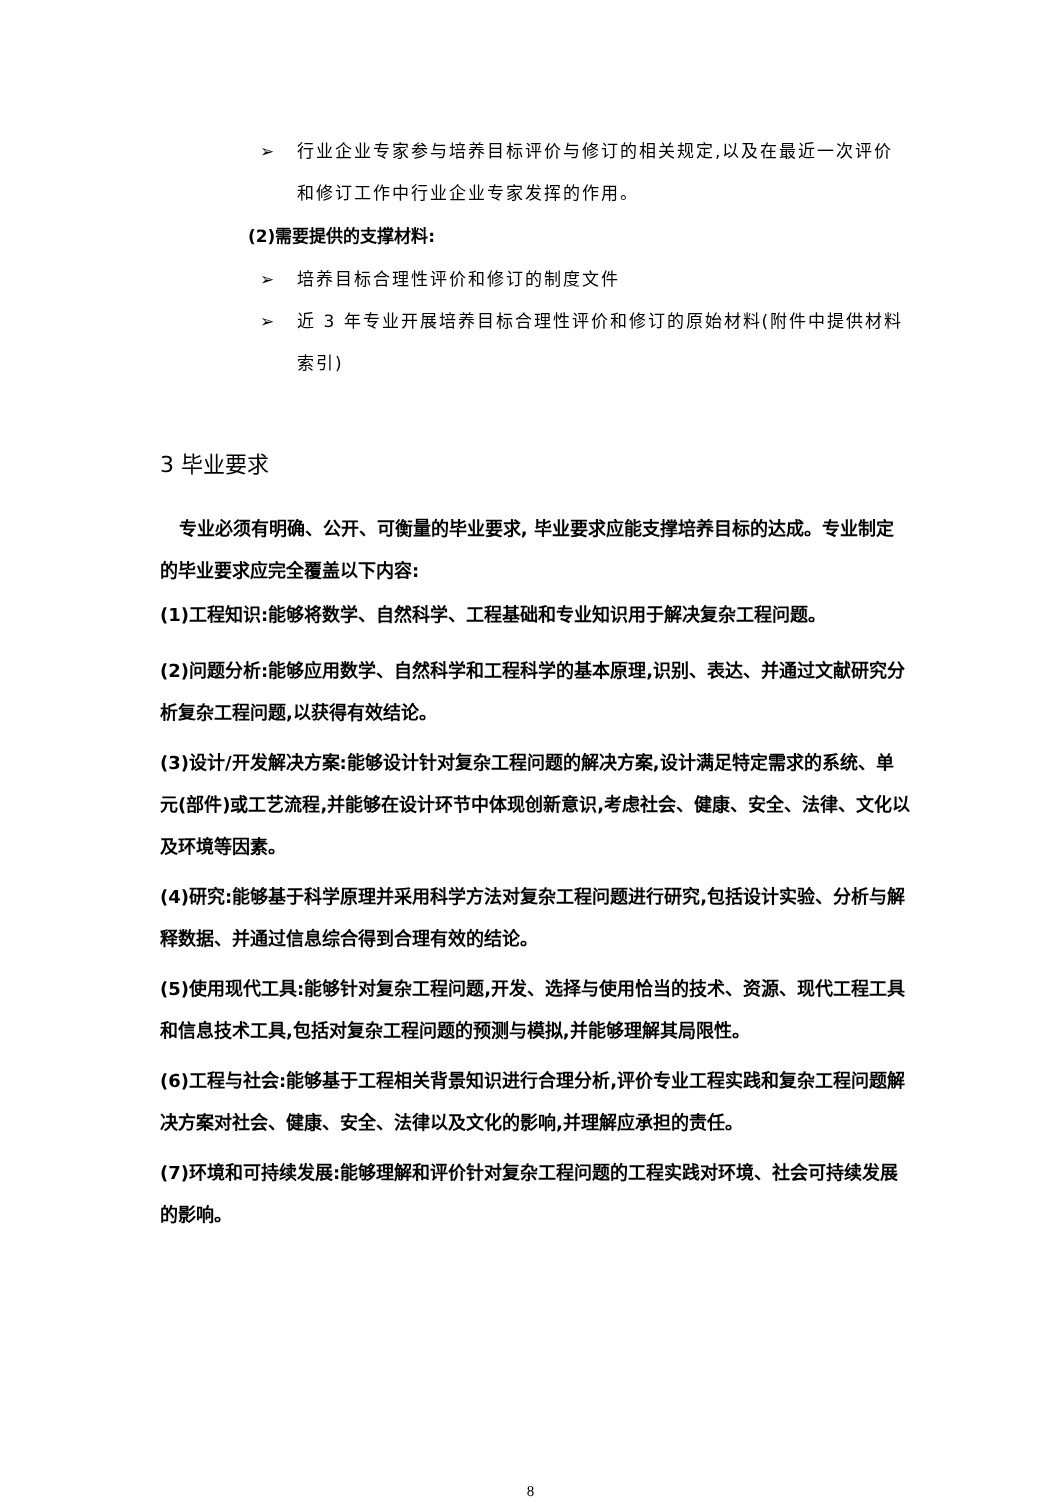➢ 行业企业专家参与培养目标评价与修订的相关规定,以及在最近一次评价和修订工作中行业企业专家发挥的作用。
(2)需要提供的支撑材料:
➢ 培养目标合理性评价和修订的制度文件
➢ 近 3 年专业开展培养目标合理性评价和修订的原始材料(附件中提供材料索引)
3 毕业要求
专业必须有明确、公开、可衡量的毕业要求, 毕业要求应能支撑培养目标的达成。专业制定的毕业要求应完全覆盖以下内容:
(1)工程知识:能够将数学、自然科学、工程基础和专业知识用于解决复杂工程问题。
(2)问题分析:能够应用数学、自然科学和工程科学的基本原理,识别、表达、并通过文献研究分析复杂工程问题,以获得有效结论。
(3)设计/开发解决方案:能够设计针对复杂工程问题的解决方案,设计满足特定需求的系统、单元(部件)或工艺流程,并能够在设计环节中体现创新意识,考虑社会、健康、安全、法律、文化以及环境等因素。
(4)研究:能够基于科学原理并采用科学方法对复杂工程问题进行研究,包括设计实验、分析与解释数据、并通过信息综合得到合理有效的结论。
(5)使用现代工具:能够针对复杂工程问题,开发、选择与使用恰当的技术、资源、现代工程工具和信息技术工具,包括对复杂工程问题的预测与模拟,并能够理解其局限性。
(6)工程与社会:能够基于工程相关背景知识进行合理分析,评价专业工程实践和复杂工程问题解决方案对社会、健康、安全、法律以及文化的影响,并理解应承担的责任。
(7)环境和可持续发展:能够理解和评价针对复杂工程问题的工程实践对环境、社会可持续发展的影响。
8